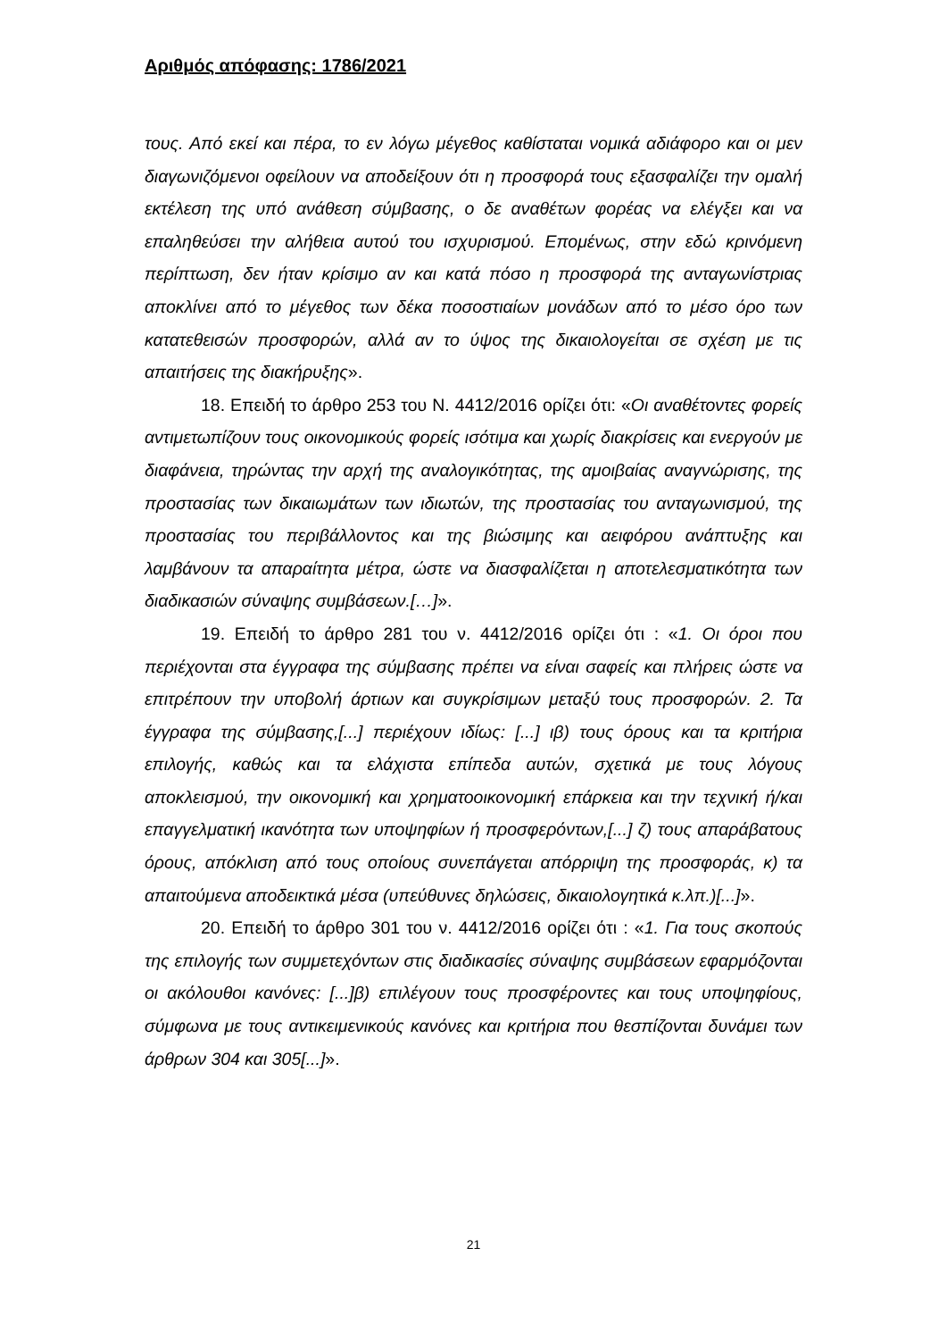Αριθμός απόφασης: 1786/2021
τους. Από εκεί και πέρα, το εν λόγω μέγεθος καθίσταται νομικά αδιάφορο και οι μεν διαγωνιζόμενοι οφείλουν να αποδείξουν ότι η προσφορά τους εξασφαλίζει την ομαλή εκτέλεση της υπό ανάθεση σύμβασης, ο δε αναθέτων φορέας να ελέγξει και να επαληθεύσει την αλήθεια αυτού του ισχυρισμού. Επομένως, στην εδώ κρινόμενη περίπτωση, δεν ήταν κρίσιμο αν και κατά πόσο η προσφορά της ανταγωνίστριας αποκλίνει από το μέγεθος των δέκα ποσοστιαίων μονάδων από το μέσο όρο των κατατεθεισών προσφορών, αλλά αν το ύψος της δικαιολογείται σε σχέση με τις απαιτήσεις της διακήρυξης».
18. Επειδή το άρθρο 253 του Ν. 4412/2016 ορίζει ότι: «Οι αναθέτοντες φορείς αντιμετωπίζουν τους οικονομικούς φορείς ισότιμα και χωρίς διακρίσεις και ενεργούν με διαφάνεια, τηρώντας την αρχή της αναλογικότητας, της αμοιβαίας αναγνώρισης, της προστασίας των δικαιωμάτων των ιδιωτών, της προστασίας του ανταγωνισμού, της προστασίας του περιβάλλοντος και της βιώσιμης και αειφόρου ανάπτυξης και λαμβάνουν τα απαραίτητα μέτρα, ώστε να διασφαλίζεται η αποτελεσματικότητα των διαδικασιών σύναψης συμβάσεων.[…]».
19. Επειδή το άρθρο 281 του ν. 4412/2016 ορίζει ότι : «1. Οι όροι που περιέχονται στα έγγραφα της σύμβασης πρέπει να είναι σαφείς και πλήρεις ώστε να επιτρέπουν την υποβολή άρτιων και συγκρίσιμων μεταξύ τους προσφορών. 2. Τα έγγραφα της σύμβασης,[...] περιέχουν ιδίως: [...] ιβ) τους όρους και τα κριτήρια επιλογής, καθώς και τα ελάχιστα επίπεδα αυτών, σχετικά με τους λόγους αποκλεισμού, την οικονομική και χρηματοοικονομική επάρκεια και την τεχνική ή/και επαγγελματική ικανότητα των υποψηφίων ή προσφερόντων,[...] ζ) τους απαράβατους όρους, απόκλιση από τους οποίους συνεπάγεται απόρριψη της προσφοράς, κ) τα απαιτούμενα αποδεικτικά μέσα (υπεύθυνες δηλώσεις, δικαιολογητικά κ.λπ.)[...]».
20. Επειδή το άρθρο 301 του ν. 4412/2016 ορίζει ότι : «1. Για τους σκοπούς της επιλογής των συμμετεχόντων στις διαδικασίες σύναψης συμβάσεων εφαρμόζονται οι ακόλουθοι κανόνες: [...]β) επιλέγουν τους προσφέροντες και τους υποψηφίους, σύμφωνα με τους αντικειμενικούς κανόνες και κριτήρια που θεσπίζονται δυνάμει των άρθρων 304 και 305[...]».
21